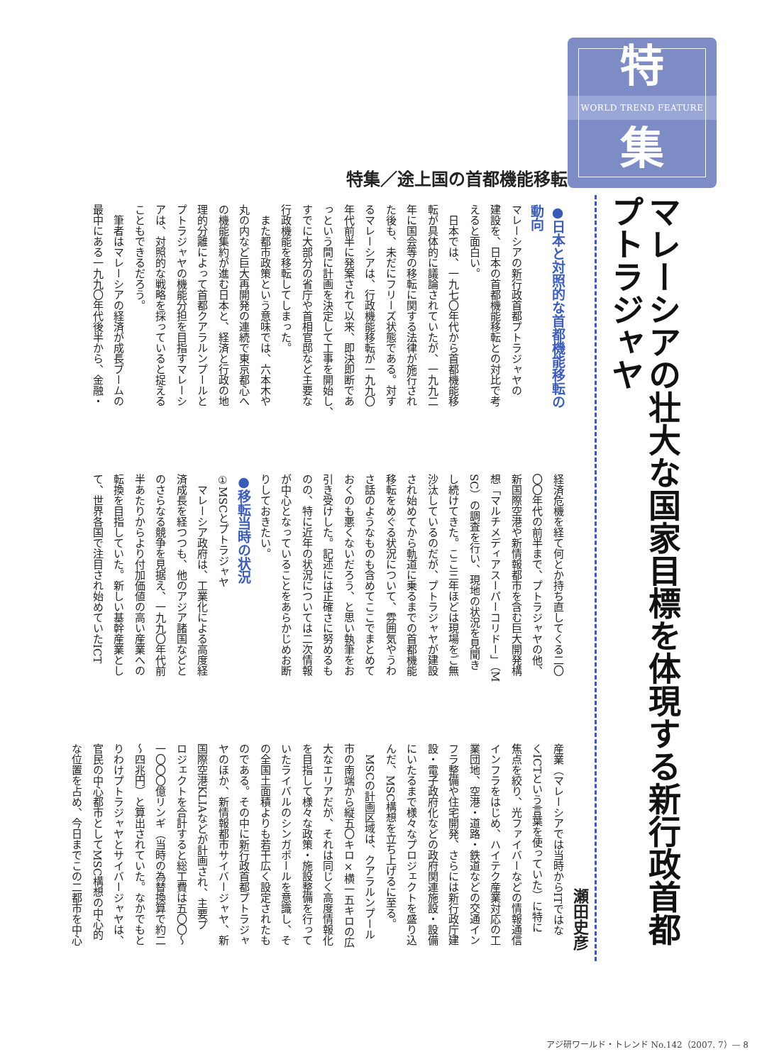特
WORLD TREND FEATURE
集
マレーシアの壮大な国家目標を体現する新行政首都プトラジャヤ
瀬田史彦
特集／途上国の首都機能移転
●日本と対照的な首都機能移転の
動向
マレーシアの新行政首都プトラジャヤの
建設を、日本の首都機能移転との対比で考
えると面白い。
　日本では、一九七〇年代から首都機能移
転が具体的に議論されていたが、一九九二
年に国会等の移転に関する法律が施行され
た後も、未だにフリーズ状態である。対す
るマレーシアは、行政機能移転が一九九〇
年代前半に発案されて以来、即決即断であ
っという間に計画を決定して工事を開始し、
すでに大部分の省庁や首相官邸など主要な
行政機能を移転してしまった。
　また都市政策という意味では、六本木や
丸の内など巨大再開発の連続で東京都心へ
の機能集約が進む日本と、経済と行政の地
理的分離によって首都クアラルンプールと
プトラジャヤの機能分担を目指すマレーシ
アは、対照的な戦略を採っていると捉える
こともできるだろう。
　筆者はマレーシアの経済が成長ブームの
最中にある一九九〇年代後半から、金融・
経済危機を経て何とか持ち直してくる二〇
〇〇年代の前半まで、プトラジャヤの他、
新国際空港や新情報都市を含む巨大開発構
想「マルチメディアスーパーコリドー」（M
SC）の調査を行い、現地の状況を見聞き
し続けてきた。ここ三年ほどは現場をご無
沙汰しているのだが、プトラジャヤが建設
され始めてから軌道に乗るまでの首都機能
移転をめぐる状況について、雰囲気やうわ
さ話のようなものも含めてここでまとめて
おくのも悪くないだろう、と思い執筆をお
引き受けした。記述には正確さに努めるも
のの、特に近年の状況については二次情報
が中心となっていることをあらかじめお断
りしておきたい。
●移転当時の状況
①MSCとプトラジャヤ
　マレーシア政府は、工業化による高度経
済成長を経つつも、他のアジア諸国などと
のさらなる競争を見据え、一九九〇年代前
半あたりからより付加価値の高い産業への
転換を目指していた。新しい基幹産業とし
て、世界各国で注目され始めていたICT
産業（マレーシアでは当時からITではな
くICTという言葉を使っていた）に特に
焦点を絞り、光ファイバーなどの情報通信
インフラをはじめ、ハイテク産業対応の工
業団地、空港・道路・鉄道などの交通イン
フラ整備や住宅開発、さらには新行政庁建
設・電子政府化などの政府関連施設・設備
にいたるまで様々なプロジェクトを盛り込
んだ、MSC構想を立ち上げるに至る。
　MSCの計画区域は、クアラルンプール
市の南端から縦五〇キロ×横一五キロの広
大なエリアだが、それは同じく高度情報化
を目指して様々な政策・施設整備を行って
いたライバルのシンガポールを意識し、そ
の全国土面積よりも若干広く設定されたも
のである。その中に新行政首都プトラジャ
ヤのほか、新情報都市サイバージャヤ、新
国際空港KLIAなどが計画され、主要プ
ロジェクトを合計すると総工費は五〇〇〜
一〇〇〇億リンギ（当時の為替換算で約二
〜四兆円）と算出されていた。なかでもと
りわけプトラジャヤとサイバージャヤは、
官民の中心都市としてMSC構想の中心的
な位置を占め、今日までこの二都市を中心
アジ研ワールド・トレンド No.142（2007. 7）— 8